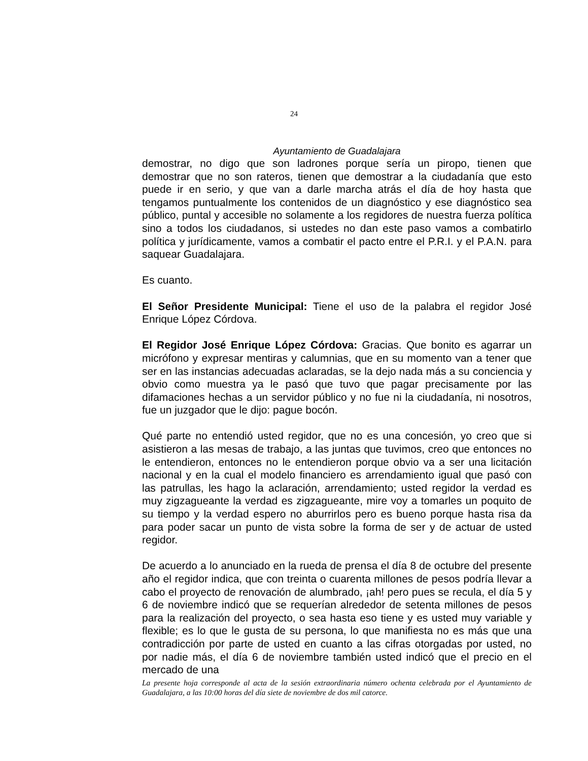24
Ayuntamiento de Guadalajara
demostrar, no digo que son ladrones porque sería un piropo, tienen que demostrar que no son rateros, tienen que demostrar a la ciudadanía que esto puede ir en serio, y que van a darle marcha atrás el día de hoy hasta que tengamos puntualmente los contenidos de un diagnóstico y ese diagnóstico sea público, puntal y accesible no solamente a los regidores de nuestra fuerza política sino a todos los ciudadanos, si ustedes no dan este paso vamos a combatirlo política y jurídicamente, vamos a combatir el pacto entre el P.R.I. y el P.A.N. para saquear Guadalajara.
Es cuanto.
El Señor Presidente Municipal: Tiene el uso de la palabra el regidor José Enrique López Córdova.
El Regidor José Enrique López Córdova: Gracias. Que bonito es agarrar un micrófono y expresar mentiras y calumnias, que en su momento van a tener que ser en las instancias adecuadas aclaradas, se la dejo nada más a su conciencia y obvio como muestra ya le pasó que tuvo que pagar precisamente por las difamaciones hechas a un servidor público y no fue ni la ciudadanía, ni nosotros, fue un juzgador que le dijo: pague bocón.
Qué parte no entendió usted regidor, que no es una concesión, yo creo que si asistieron a las mesas de trabajo, a las juntas que tuvimos, creo que entonces no le entendieron, entonces no le entendieron porque obvio va a ser una licitación nacional y en la cual el modelo financiero es arrendamiento igual que pasó con las patrullas, les hago la aclaración, arrendamiento; usted regidor la verdad es muy zigzagueante la verdad es zigzagueante, mire voy a tomarles un poquito de su tiempo y la verdad espero no aburrirlos pero es bueno porque hasta risa da para poder sacar un punto de vista sobre la forma de ser y de actuar de usted regidor.
De acuerdo a lo anunciado en la rueda de prensa el día 8 de octubre del presente año el regidor indica, que con treinta o cuarenta millones de pesos podría llevar a cabo el proyecto de renovación de alumbrado, ¡ah! pero pues se recula, el día 5 y 6 de noviembre indicó que se requerían alrededor de setenta millones de pesos para la realización del proyecto, o sea hasta eso tiene y es usted muy variable y flexible; es lo que le gusta de su persona, lo que manifiesta no es más que una contradicción por parte de usted en cuanto a las cifras otorgadas por usted, no por nadie más, el día 6 de noviembre también usted indicó que el precio en el mercado de una
La presente hoja corresponde al acta de la sesión extraordinaria número ochenta celebrada por el Ayuntamiento de Guadalajara, a las 10:00 horas del día siete de noviembre de dos mil catorce.